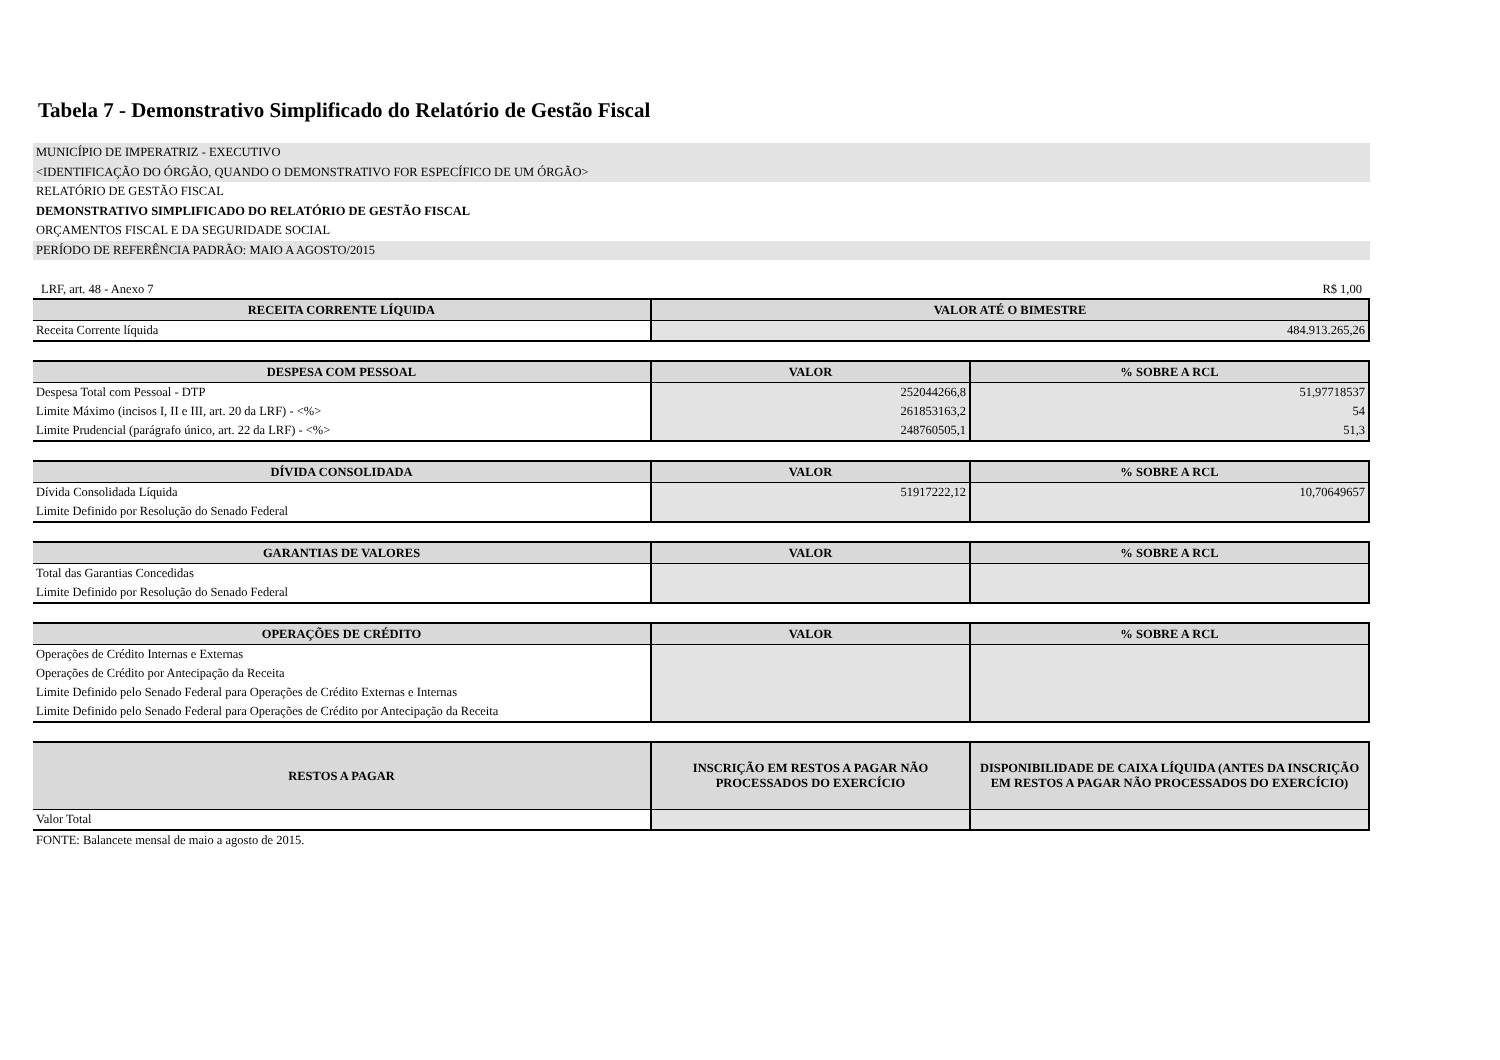Tabela 7 - Demonstrativo Simplificado do Relatório de Gestão Fiscal
MUNICÍPIO DE IMPERATRIZ - EXECUTIVO
<IDENTIFICAÇÃO DO ÓRGÃO, QUANDO O DEMONSTRATIVO FOR ESPECÍFICO DE UM ÓRGÃO>
RELATÓRIO DE GESTÃO FISCAL
DEMONSTRATIVO SIMPLIFICADO DO RELATÓRIO DE GESTÃO FISCAL
ORÇAMENTOS FISCAL E DA SEGURIDADE SOCIAL
PERÍODO DE REFERÊNCIA PADRÃO: MAIO A AGOSTO/2015
LRF, art. 48 - Anexo 7 R$ 1,00
| RECEITA CORRENTE LÍQUIDA | VALOR ATÉ O BIMESTRE |
| --- | --- |
| Receita Corrente líquida | 484.913.265,26 |
| DESPESA COM PESSOAL | VALOR | % SOBRE A RCL |
| --- | --- | --- |
| Despesa Total com Pessoal - DTP | 252044266,8 | 51,97718537 |
| Limite Máximo (incisos I, II e III, art. 20 da LRF) - <%> | 261853163,2 | 54 |
| Limite Prudencial (parágrafo único, art. 22 da LRF) - <%> | 248760505,1 | 51,3 |
| DÍVIDA CONSOLIDADA | VALOR | % SOBRE A RCL |
| --- | --- | --- |
| Dívida Consolidada Líquida | 51917222,12 | 10,70649657 |
| Limite Definido por Resolução do Senado Federal | | |
| GARANTIAS DE VALORES | VALOR | % SOBRE A RCL |
| --- | --- | --- |
| Total das Garantias Concedidas | | |
| Limite Definido por Resolução do Senado Federal | | |
| OPERAÇÕES DE CRÉDITO | VALOR | % SOBRE A RCL |
| --- | --- | --- |
| Operações de Crédito Internas e Externas | | |
| Operações de Crédito por Antecipação da Receita | | |
| Limite Definido pelo Senado Federal para Operações de Crédito Externas e Internas | | |
| Limite Definido pelo Senado Federal para Operações de Crédito por Antecipação da Receita | | |
| RESTOS A PAGAR | INSCRIÇÃO EM RESTOS A PAGAR NÃO PROCESSADOS DO EXERCÍCIO | DISPONIBILIDADE DE CAIXA LÍQUIDA (ANTES DA INSCRIÇÃO EM RESTOS A PAGAR NÃO PROCESSADOS DO EXERCÍCIO) |
| --- | --- | --- |
| Valor Total | | |
FONTE: Balancete mensal de maio a agosto de 2015.